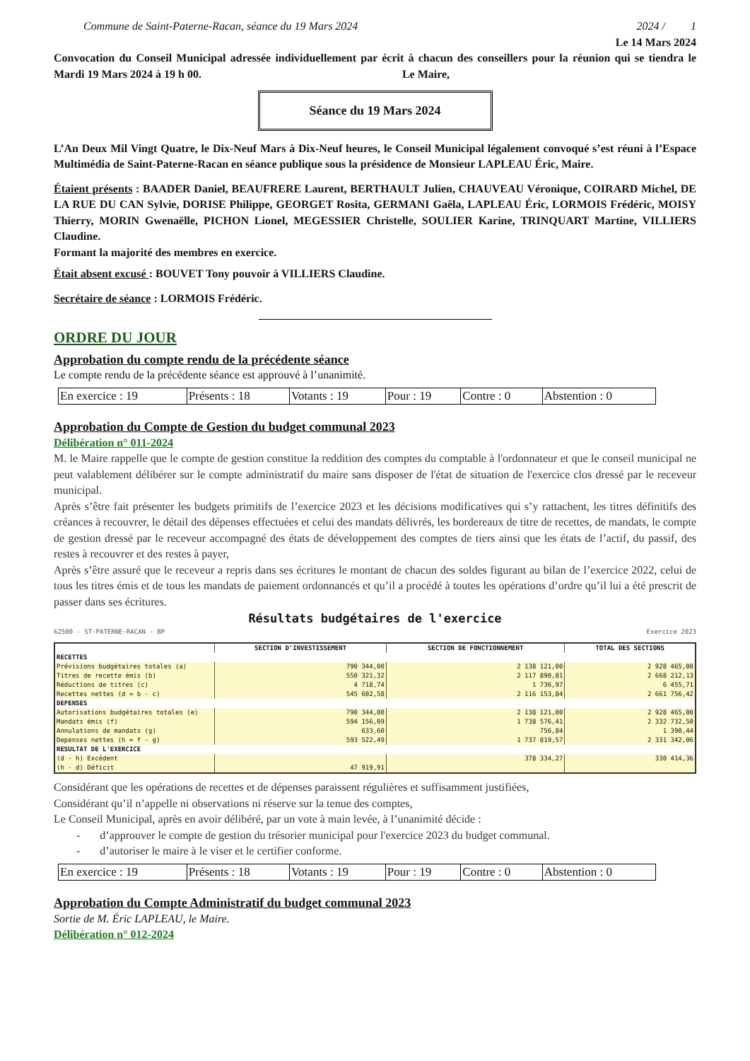Commune de Saint-Paterne-Racan, séance du 19 Mars 2024 2024 / 1
Le 14 Mars 2024
Convocation du Conseil Municipal adressée individuellement par écrit à chacun des conseillers pour la réunion qui se tiendra le Mardi 19 Mars 2024 à 19 h 00. Le Maire,
Séance du 19 Mars 2024
L’An Deux Mil Vingt Quatre, le Dix-Neuf Mars à Dix-Neuf heures, le Conseil Municipal légalement convoqué s’est réuni à l’Espace Multimédia de Saint-Paterne-Racan en séance publique sous la présidence de Monsieur LAPLEAU Éric, Maire.
Étaient présents : BAADER Daniel, BEAUFRERE Laurent, BERTHAULT Julien, CHAUVEAU Véronique, COIRARD Michel, DE LA RUE DU CAN Sylvie, DORISE Philippe, GEORGET Rosita, GERMANI Gaëla, LAPLEAU Éric, LORMOIS Frédéric, MOISY Thierry, MORIN Gwenaëlle, PICHON Lionel, MEGESSIER Christelle, SOULIER Karine, TRINQUART Martine, VILLIERS Claudine.
Formant la majorité des membres en exercice.
Était absent excusé : BOUVET Tony pouvoir à VILLIERS Claudine.
Secrétaire de séance : LORMOIS Frédéric.
ORDRE DU JOUR
Approbation du compte rendu de la précédente séance
Le compte rendu de la précédente séance est approuvé à l’unanimité.
| En exercice : 19 | Présents : 18 | Votants : 19 | Pour : 19 | Contre : 0 | Abstention : 0 |
Approbation du Compte de Gestion du budget communal 2023
Délibération n° 011-2024
M. le Maire rappelle que le compte de gestion constitue la reddition des comptes du comptable à l'ordonnateur et que le conseil municipal ne peut valablement délibérer sur le compte administratif du maire sans disposer de l'état de situation de l'exercice clos dressé par le receveur municipal.
Après s’être fait présenter les budgets primitifs de l’exercice 2023 et les décisions modificatives qui s’y rattachent, les titres définitifs des créances à recouvrer, le détail des dépenses effectuées et celui des mandats délivrés, les bordereaux de titre de recettes, de mandats, le compte de gestion dressé par le receveur accompagné des états de développement des comptes de tiers ainsi que les états de l’actif, du passif, des restes à recouvrer et des restes à payer,
Après s’être assuré que le receveur a repris dans ses écritures le montant de chacun des soldes figurant au bilan de l’exercice 2022, celui de tous les titres émis et de tous les mandats de paiement ordonnancés et qu’il a procédé à toutes les opérations d’ordre qu’il lui a été prescrit de passer dans ses écritures.
Résultats budgétaires de l'exercice
62500 - ST-PATERNE-RACAN - BP Exercice 2023
| | SECTION D'INVESTISSEMENT | SECTION DE FONCTIONNEMENT | TOTAL DES SECTIONS |
| --- | --- | --- | --- |
| RECETTES | | | |
| Prévisions budgétaires totales (a) | 790 344,00 | 2 138 121,00 | 2 928 465,00 |
| Titres de recette émis (b) | 550 321,32 | 2 117 890,81 | 2 668 212,13 |
| Réductions de titres (c) | 4 718,74 | 1 736,97 | 6 455,71 |
| Recettes nettes (d = b - c) | 545 602,58 | 2 116 153,84 | 2 661 756,42 |
| DEPENSES | | | |
| Autorisations budgétaires totales (e) | 790 344,00 | 2 138 121,00 | 2 928 465,00 |
| Mandats émis (f) | 594 156,09 | 1 738 576,41 | 2 332 732,50 |
| Annulations de mandats (g) | 633,60 | 756,84 | 1 390,44 |
| Depenses nettes (h = f - g) | 593 522,49 | 1 737 819,57 | 2 331 342,06 |
| RESULTAT DE L'EXERCICE | | | |
| (d - h) Excédent | | 378 334,27 | 330 414,36 |
| (h - d) Déficit | 47 919,91 | | |
Considérant que les opérations de recettes et de dépenses paraissent régulières et suffisamment justifiées,
Considérant qu’il n’appelle ni observations ni réserve sur la tenue des comptes,
Le Conseil Municipal, après en avoir délibéré, par un vote à main levée, à l’unanimité décide :
- d’approuver le compte de gestion du trésorier municipal pour l'exercice 2023 du budget communal.
- d’autoriser le maire à le viser et le certifier conforme.
| En exercice : 19 | Présents : 18 | Votants : 19 | Pour : 19 | Contre : 0 | Abstention : 0 |
Approbation du Compte Administratif du budget communal 2023
Sortie de M. Éric LAPLEAU, le Maire.
Délibération n° 012-2024